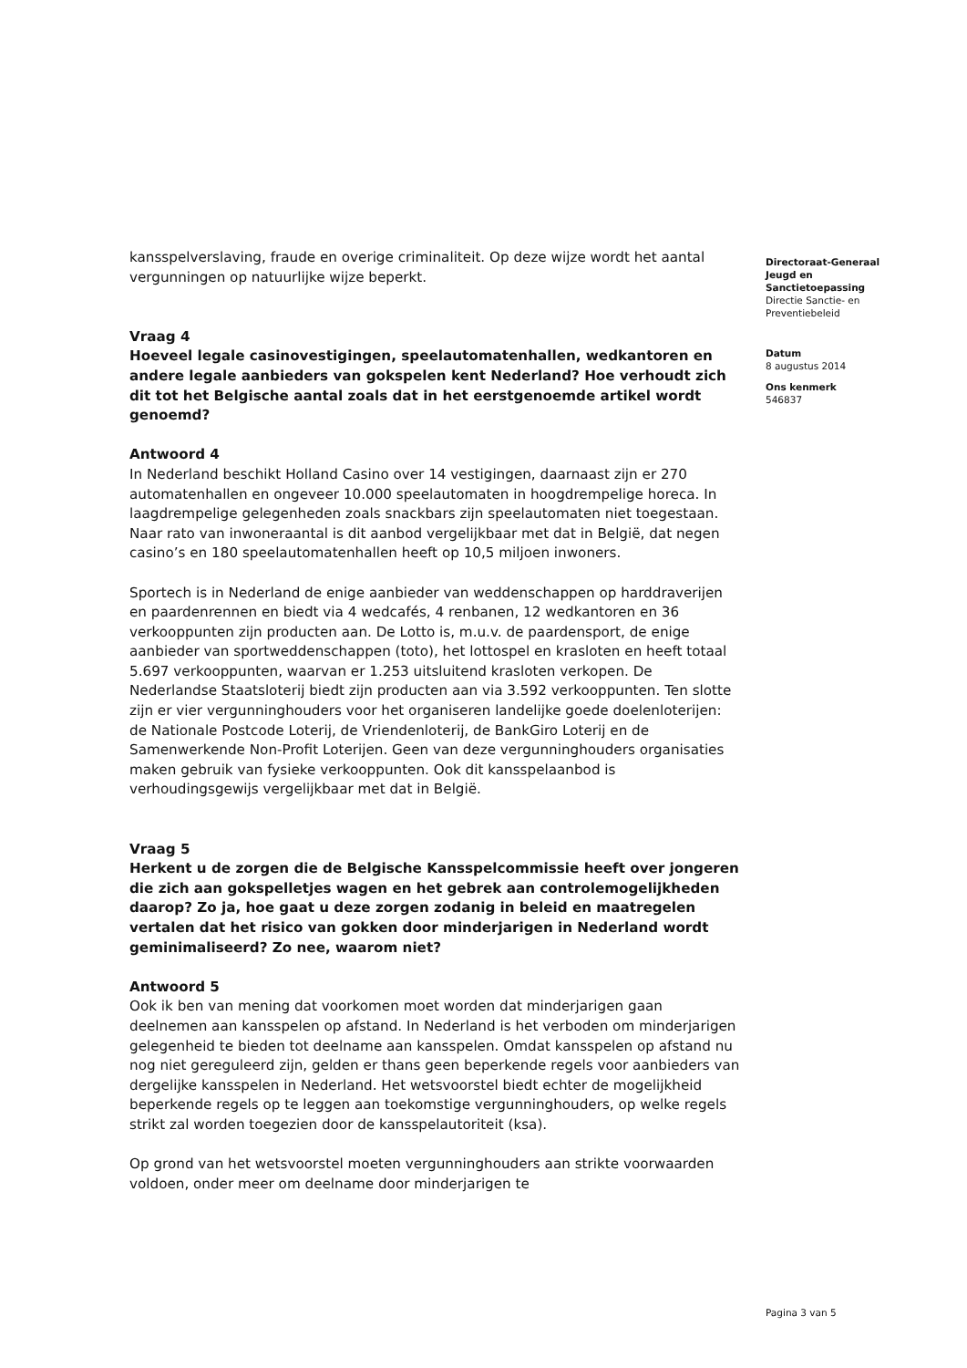kansspelverslaving, fraude en overige criminaliteit. Op deze wijze wordt het aantal vergunningen op natuurlijke wijze beperkt.
Vraag 4
Hoeveel legale casinovestigingen, speelautomatenhallen, wedkantoren en andere legale aanbieders van gokspelen kent Nederland? Hoe verhoudt zich dit tot het Belgische aantal zoals dat in het eerstgenoemde artikel wordt genoemd?
Antwoord 4
In Nederland beschikt Holland Casino over 14 vestigingen, daarnaast zijn er 270 automatenhallen en ongeveer 10.000 speelautomaten in hoogdrempelige horeca. In laagdrempelige gelegenheden zoals snackbars zijn speelautomaten niet toegestaan. Naar rato van inwoneraantal is dit aanbod vergelijkbaar met dat in België, dat negen casino’s en 180 speelautomatenhallen heeft op 10,5 miljoen inwoners.
Sportech is in Nederland de enige aanbieder van weddenschappen op harddraverijen en paardenrennen en biedt via 4 wedcafés, 4 renbanen, 12 wedkantoren en 36 verkooppunten zijn producten aan. De Lotto is, m.u.v. de paardensport, de enige aanbieder van sportweddenschappen (toto), het lottospel en krasloten en heeft totaal 5.697 verkooppunten, waarvan er 1.253 uitsluitend krasloten verkopen. De Nederlandse Staatsloterij biedt zijn producten aan via 3.592 verkooppunten. Ten slotte zijn er vier vergunninghouders voor het organiseren landelijke goede doelenloterijen: de Nationale Postcode Loterij, de Vriendenloterij, de BankGiro Loterij en de Samenwerkende Non-Profit Loterijen. Geen van deze vergunninghouders organisaties maken gebruik van fysieke verkooppunten. Ook dit kansspelaanbod is verhoudingsgewijs vergelijkbaar met dat in België.
Vraag 5
Herkent u de zorgen die de Belgische Kansspelcommissie heeft over jongeren die zich aan gokspelletjes wagen en het gebrek aan controlemogelijkheden daarop? Zo ja, hoe gaat u deze zorgen zodanig in beleid en maatregelen vertalen dat het risico van gokken door minderjarigen in Nederland wordt geminimaliseerd? Zo nee, waarom niet?
Antwoord 5
Ook ik ben van mening dat voorkomen moet worden dat minderjarigen gaan deelnemen aan kansspelen op afstand. In Nederland is het verboden om minderjarigen gelegenheid te bieden tot deelname aan kansspelen. Omdat kansspelen op afstand nu nog niet gereguleerd zijn, gelden er thans geen beperkende regels voor aanbieders van dergelijke kansspelen in Nederland. Het wetsvoorstel biedt echter de mogelijkheid beperkende regels op te leggen aan toekomstige vergunninghouders, op welke regels strikt zal worden toegezien door de kansspelautoriteit (ksa).
Op grond van het wetsvoorstel moeten vergunninghouders aan strikte voorwaarden voldoen, onder meer om deelname door minderjarigen te
Directoraat-Generaal Jeugd en Sanctietoepassing
Directie Sanctie- en Preventiebeleid
Datum
8 augustus 2014
Ons kenmerk
546837
Pagina 3 van 5